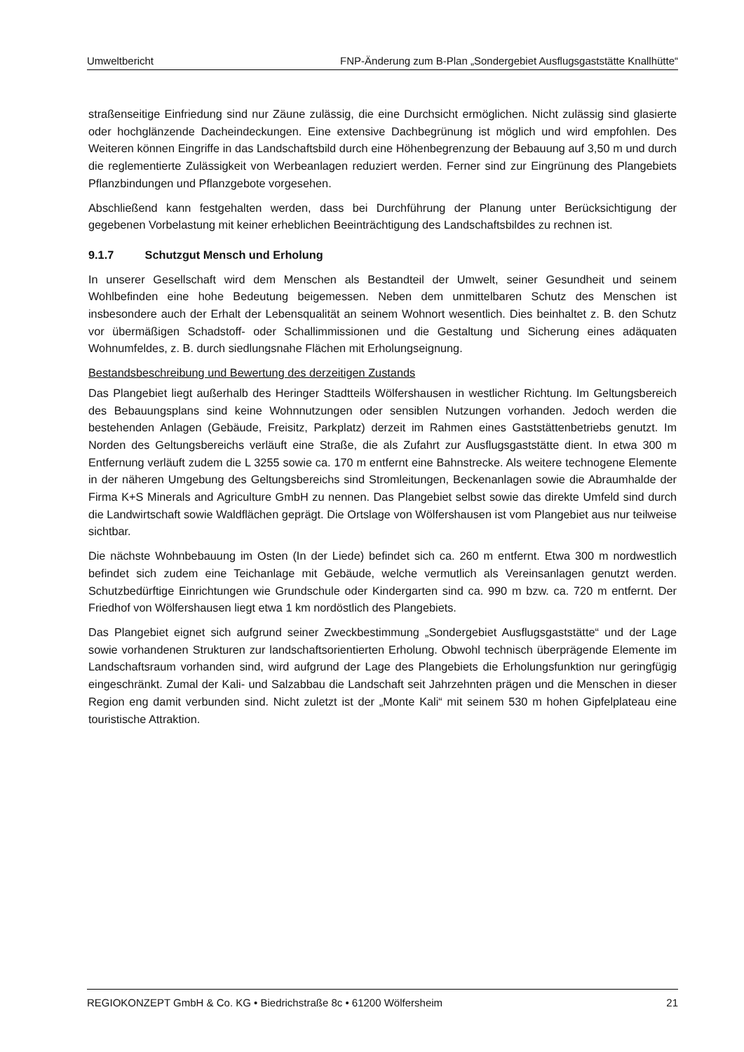Umweltbericht FNP-Änderung zum B-Plan „Sondergebiet Ausflugsgaststätte Knallhütte“
straßenseitige Einfriedung sind nur Zäune zulässig, die eine Durchsicht ermöglichen. Nicht zulässig sind glasierte oder hochglänzende Dacheindeckungen. Eine extensive Dachbegrünung ist möglich und wird empfohlen. Des Weiteren können Eingriffe in das Landschaftsbild durch eine Höhenbegrenzung der Bebauung auf 3,50 m und durch die reglementierte Zulässigkeit von Werbeanlagen reduziert werden. Ferner sind zur Eingrünung des Plangebiets Pflanzbindungen und Pflanzgebote vorgesehen.
Abschließend kann festgehalten werden, dass bei Durchführung der Planung unter Berücksichtigung der gegebenen Vorbelastung mit keiner erheblichen Beeinträchtigung des Landschaftsbildes zu rechnen ist.
9.1.7 Schutzgut Mensch und Erholung
In unserer Gesellschaft wird dem Menschen als Bestandteil der Umwelt, seiner Gesundheit und seinem Wohlbefinden eine hohe Bedeutung beigemessen. Neben dem unmittelbaren Schutz des Menschen ist insbesondere auch der Erhalt der Lebensqualität an seinem Wohnort wesentlich. Dies beinhaltet z. B. den Schutz vor übermäßigen Schadstoff- oder Schallimmissionen und die Gestaltung und Sicherung eines adäquaten Wohnumfeldes, z. B. durch siedlungsnahe Flächen mit Erholungseignung.
Bestandsbeschreibung und Bewertung des derzeitigen Zustands
Das Plangebiet liegt außerhalb des Heringer Stadtteils Wölfershausen in westlicher Richtung. Im Geltungsbereich des Bebauungsplans sind keine Wohnnutzungen oder sensiblen Nutzungen vorhanden. Jedoch werden die bestehenden Anlagen (Gebäude, Freisitz, Parkplatz) derzeit im Rahmen eines Gaststättenbetriebs genutzt. Im Norden des Geltungsbereichs verläuft eine Straße, die als Zufahrt zur Ausflugsgaststätte dient. In etwa 300 m Entfernung verläuft zudem die L 3255 sowie ca. 170 m entfernt eine Bahnstrecke. Als weitere technogene Elemente in der näheren Umgebung des Geltungsbereichs sind Stromleitungen, Beckenanlagen sowie die Abraumhalde der Firma K+S Minerals and Agriculture GmbH zu nennen. Das Plangebiet selbst sowie das direkte Umfeld sind durch die Landwirtschaft sowie Waldflächen geprägt. Die Ortslage von Wölfershausen ist vom Plangebiet aus nur teilweise sichtbar.
Die nächste Wohnbebauung im Osten (In der Liede) befindet sich ca. 260 m entfernt. Etwa 300 m nordwestlich befindet sich zudem eine Teichanlage mit Gebäude, welche vermutlich als Vereinsanlagen genutzt werden. Schutzbedürftige Einrichtungen wie Grundschule oder Kindergarten sind ca. 990 m bzw. ca. 720 m entfernt. Der Friedhof von Wölfershausen liegt etwa 1 km nordöstlich des Plangebiets.
Das Plangebiet eignet sich aufgrund seiner Zweckbestimmung „Sondergebiet Ausflugsgaststätte“ und der Lage sowie vorhandenen Strukturen zur landschaftsorientierten Erholung. Obwohl technisch überprägende Elemente im Landschaftsraum vorhanden sind, wird aufgrund der Lage des Plangebiets die Erholungsfunktion nur geringfügig eingeschränkt. Zumal der Kali- und Salzabbau die Landschaft seit Jahrzehnten prägen und die Menschen in dieser Region eng damit verbunden sind. Nicht zuletzt ist der „Monte Kali“ mit seinem 530 m hohen Gipfelplateau eine touristische Attraktion.
REGIOKONZEPT GmbH & Co. KG • Biedrichstraße 8c • 61200 Wölfersheim 21